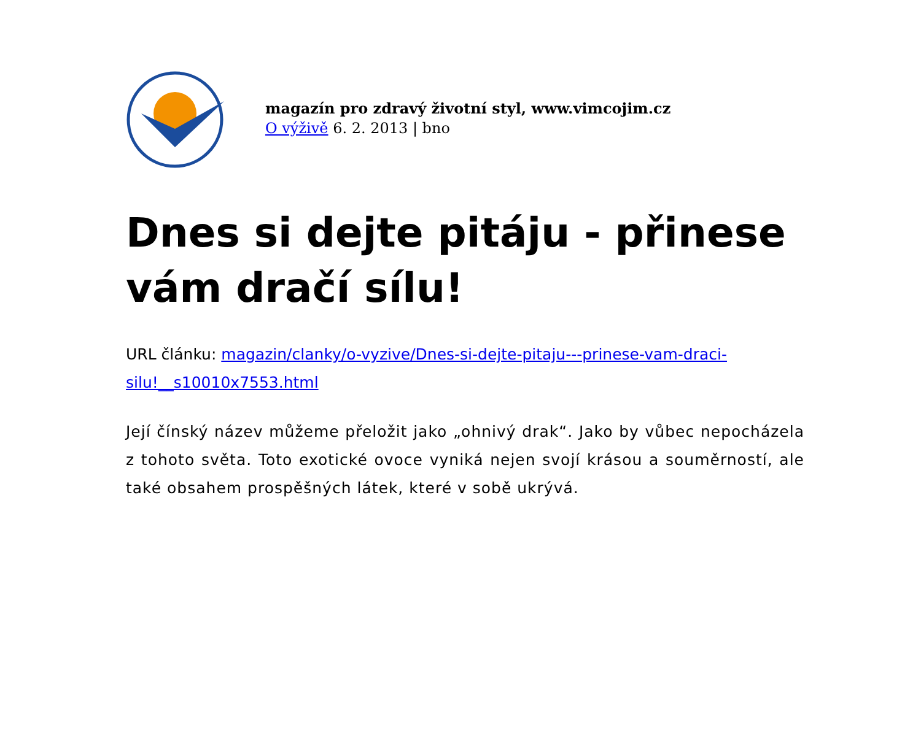magazín pro zdravý životní styl, www.vimcojim.cz
O výživě 6. 2. 2013 | bno
Dnes si dejte pitáju - přinese vám dračí sílu!
URL článku: magazin/clanky/o-vyzive/Dnes-si-dejte-pitaju---prinese-vam-draci-silu!__s10010x7553.html
Její čínský název můžeme přeložit jako „ohnivý drak“. Jako by vůbec nepocházela z tohoto světa. Toto exotické ovoce vyniká nejen svojí krásou a souměrností, ale také obsahem prospěšných látek, které v sobě ukrývá.